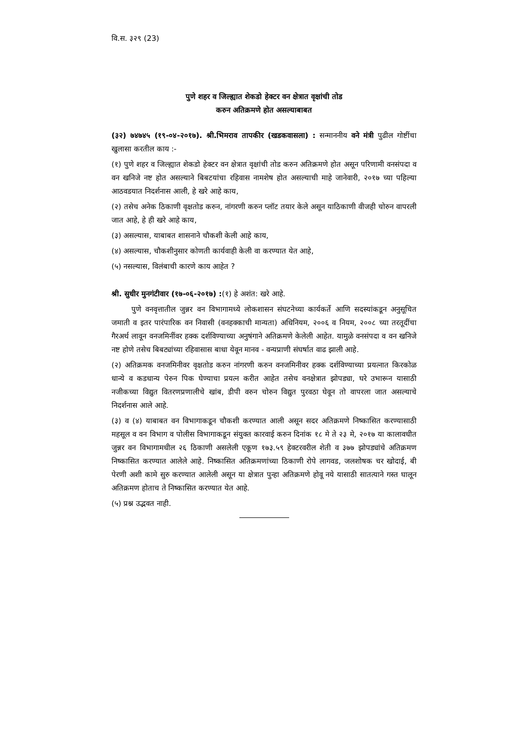वि.स. ३२९ (23)
पुणे शहर व जिल्ह्यात शेकडो हेक्टर वन क्षेत्रात वृक्षांची तोड
करुन अतिक्रमणे होत असल्याबाबत
(३२) ७४७४५ (१९-०४-२०१७). श्री.भिमराव तापकीर (खडकवासला) : सन्माननीय वने मंत्री पुढील गोष्टींचा खुलासा करतील काय :-
(१) पुणे शहर व जिल्ह्यात शेकडो हेक्टर वन क्षेत्रात वृक्षांची तोड करुन अतिक्रमणे होत असून परिणामी वनसंपदा व वन खनिजे नष्ट होत असल्याने बिबटयांचा रहिवास नामशेष होत असल्याची माहे जानेवारी, २०१७ च्या पहिल्या आठवडयात निदर्शनास आली, हे खरे आहे काय,
(२) तसेच अनेक ठिकाणी वृक्षतोड करुन, नांगरणी करुन प्लॉट तयार केले असून याठिकाणी वीजही चोरुन वापरली जात आहे, हे ही खरे आहे काय,
(३) असल्यास, याबाबत शासनाने चौकशी केली आहे काय,
(४) असल्यास, चौकशीनुसार कोणती कार्यवाही केली वा करण्यात येत आहे,
(५) नसल्यास, विलंबाची कारणे काय आहेत ?
श्री. सुधीर मुनगंटीवार (१७-०६-२०१७) :(१) हे अशंत: खरे आहे.
पुणे वनवृत्तातील जुन्नर वन विभागामध्ये लोकशासन संघटनेच्या कार्यकर्ते आणि सदस्यांकडून अनुसूचित जमाती व इतर पारंपारिक वन निवासी (वनहक्काची मान्यता) अधिनियम, २००६ व नियम, २००८ च्या तरतूदींचा गैरअर्थ लावून वनजमिनींवर हक्क दर्शविण्याच्या अनुषंगाने अतिक्रमणे केलेली आहेत. यामुळे वनसंपदा व वन खनिजे नष्ट होणे तसेच बिबट्यांच्या रहिवासास बाधा येवून मानव - वन्यप्राणी संघर्षात वाढ झाली आहे.
(२) अतिक्रमक वनजमिनीवर वृक्षतोड करुन नांगरणी करुन वनजमिनीवर हक्क दर्शविण्याच्या प्रयत्नात किरकोळ धान्ये व कडधान्य पेरुन पिक घेण्याचा प्रयत्न करीत आहेत तसेच वनक्षेत्रात झोपड्या, घरे उभारून यासाठी नजीकच्या विद्युत वितरणप्रणालीचे खांब, डीपी वरुन चोरुन विद्युत पुरवठा घेवून तो वापरला जात असल्याचे निदर्शनास आले आहे.
(३) व (४) याबाबत वन विभागाकडून चौकशी करण्यात आली असून सदर अतिक्रमणे निष्कासित करण्यासाठी महसूल व वन विभाग व पोलीस विभागाकडून संयुक्त कारवाई करुन दिनांक १८ मे ते २३ मे, २०१७ या कालावधीत जुन्नर वन विभागामधील २६ ठिकाणी असलेली एकूण १७३.५९ हेक्टरवरील शेती व ३७७ झोपड्यांचे अतिक्रमण निष्कासित करण्यात आलेले आहे. निष्कासित अतिक्रमणांच्या ठिकाणी रोपे लागवड, जलशोषक चर खोदाई, बी पेरणी अशी कामे सुरु करण्यात आलेली असून या क्षेत्रात पुन्हा अतिक्रमणे होवू नये यासाठी सातत्याने गस्त घालून अतिक्रमण होताच ते निष्कासित करण्यात येत आहे.
(५) प्रश्न उद्भवत नाही.